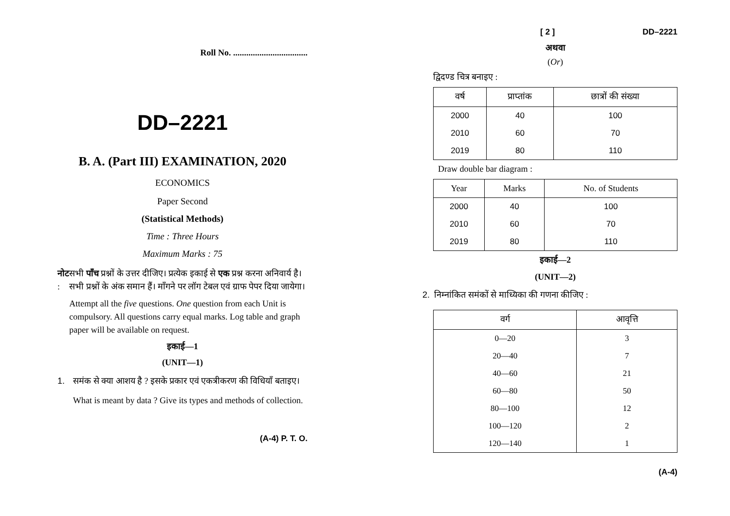Roll No. ..................................
DD–2221
B. A. (Part III) EXAMINATION, 2020
ECONOMICS
Paper Second
(Statistical Methods)
Time : Three Hours
Maximum Marks : 75
नोट : सभी पाँच प्रश्नों के उत्तर दीजिए। प्रत्येक इकाई से एक प्रश्न करना अनिवार्य है। सभी प्रश्नों के अंक समान हैं। माँगने पर लॉग टेबल एवं ग्राफ पेपर दिया जायेगा।
Attempt all the five questions. One question from each Unit is compulsory. All questions carry equal marks. Log table and graph paper will be available on request.
इकाई—1
(UNIT—1)
1. समंक से क्या आशय है ? इसके प्रकार एवं एकत्रीकरण की विधियाँ बताइए।
What is meant by data ? Give its types and methods of collection.
(A-4) P. T. O.
[ 2 ] DD–2221
अथवा
(Or)
द्विदण्ड चित्र बनाइए :
| वर्ष | प्राप्तांक | छात्रों की संख्या |
| --- | --- | --- |
| 2000 | 40 | 100 |
| 2010 | 60 | 70 |
| 2019 | 80 | 110 |
Draw double bar diagram :
| Year | Marks | No. of Students |
| --- | --- | --- |
| 2000 | 40 | 100 |
| 2010 | 60 | 70 |
| 2019 | 80 | 110 |
इकाई—2
(UNIT—2)
2. निम्नांकित समंकों से माध्यिका की गणना कीजिए :
| वर्ग | आवृत्ति |
| --- | --- |
| 0—20 | 3 |
| 20—40 | 7 |
| 40—60 | 21 |
| 60—80 | 50 |
| 80—100 | 12 |
| 100—120 | 2 |
| 120—140 | 1 |
(A-4)